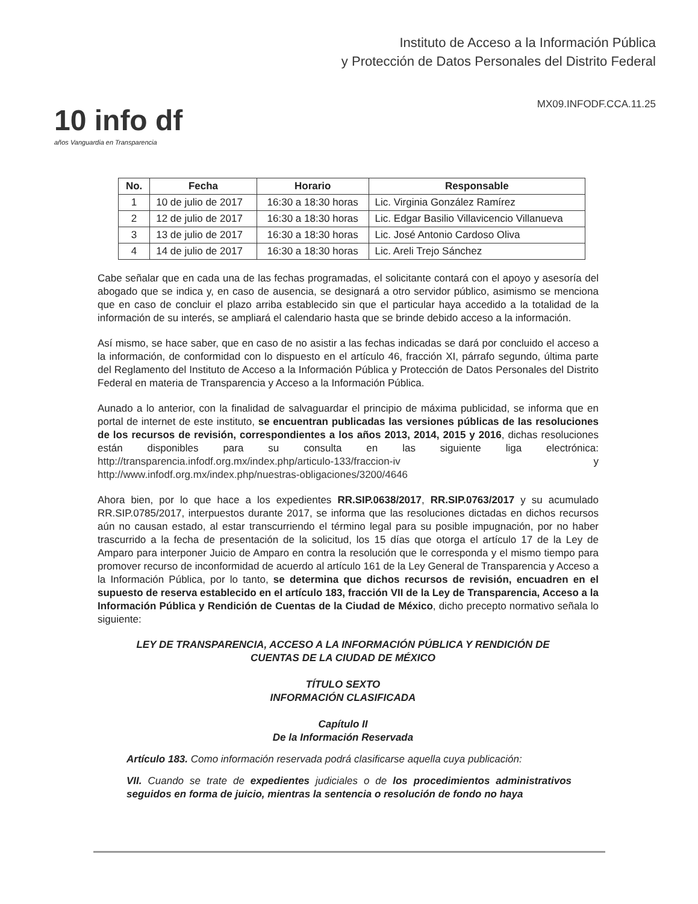10 info df
años Vanguardia en Transparencia
Instituto de Acceso a la Información Pública
y Protección de Datos Personales del Distrito Federal
MX09.INFODF.CCA.11.25
| No. | Fecha | Horario | Responsable |
| --- | --- | --- | --- |
| 1 | 10 de julio de 2017 | 16:30 a 18:30 horas | Lic. Virginia González Ramírez |
| 2 | 12 de julio de 2017 | 16:30 a 18:30 horas | Lic. Edgar Basilio Villavicencio Villanueva |
| 3 | 13 de julio de 2017 | 16:30 a 18:30 horas | Lic. José Antonio Cardoso Oliva |
| 4 | 14 de julio de 2017 | 16:30 a 18:30 horas | Lic. Areli Trejo Sánchez |
Cabe señalar que en cada una de las fechas programadas, el solicitante contará con el apoyo y asesoría del abogado que se indica y, en caso de ausencia, se designará a otro servidor público, asimismo se menciona que en caso de concluir el plazo arriba establecido sin que el particular haya accedido a la totalidad de la información de su interés, se ampliará el calendario hasta que se brinde debido acceso a la información.
Así mismo, se hace saber, que en caso de no asistir a las fechas indicadas se dará por concluido el acceso a la información, de conformidad con lo dispuesto en el artículo 46, fracción XI, párrafo segundo, última parte del Reglamento del Instituto de Acceso a la Información Pública y Protección de Datos Personales del Distrito Federal en materia de Transparencia y Acceso a la Información Pública.
Aunado a lo anterior, con la finalidad de salvaguardar el principio de máxima publicidad, se informa que en portal de internet de este instituto, se encuentran publicadas las versiones públicas de las resoluciones de los recursos de revisión, correspondientes a los años 2013, 2014, 2015 y 2016, dichas resoluciones están disponibles para su consulta en las siguiente liga electrónica: http://transparencia.infodf.org.mx/index.php/articulo-133/fraccion-iv y http://www.infodf.org.mx/index.php/nuestras-obligaciones/3200/4646
Ahora bien, por lo que hace a los expedientes RR.SIP.0638/2017, RR.SIP.0763/2017 y su acumulado RR.SIP.0785/2017, interpuestos durante 2017, se informa que las resoluciones dictadas en dichos recursos aún no causan estado, al estar transcurriendo el término legal para su posible impugnación, por no haber trascurrido a la fecha de presentación de la solicitud, los 15 días que otorga el artículo 17 de la Ley de Amparo para interponer Juicio de Amparo en contra la resolución que le corresponda y el mismo tiempo para promover recurso de inconformidad de acuerdo al artículo 161 de la Ley General de Transparencia y Acceso a la Información Pública, por lo tanto, se determina que dichos recursos de revisión, encuadren en el supuesto de reserva establecido en el artículo 183, fracción VII de la Ley de Transparencia, Acceso a la Información Pública y Rendición de Cuentas de la Ciudad de México, dicho precepto normativo señala lo siguiente:
LEY DE TRANSPARENCIA, ACCESO A LA INFORMACIÓN PÚBLICA Y RENDICIÓN DE CUENTAS DE LA CIUDAD DE MÉXICO
TÍTULO SEXTO
INFORMACIÓN CLASIFICADA
Capítulo II
De la Información Reservada
Artículo 183. Como información reservada podrá clasificarse aquella cuya publicación:
VII. Cuando se trate de expedientes judiciales o de los procedimientos administrativos seguidos en forma de juicio, mientras la sentencia o resolución de fondo no haya